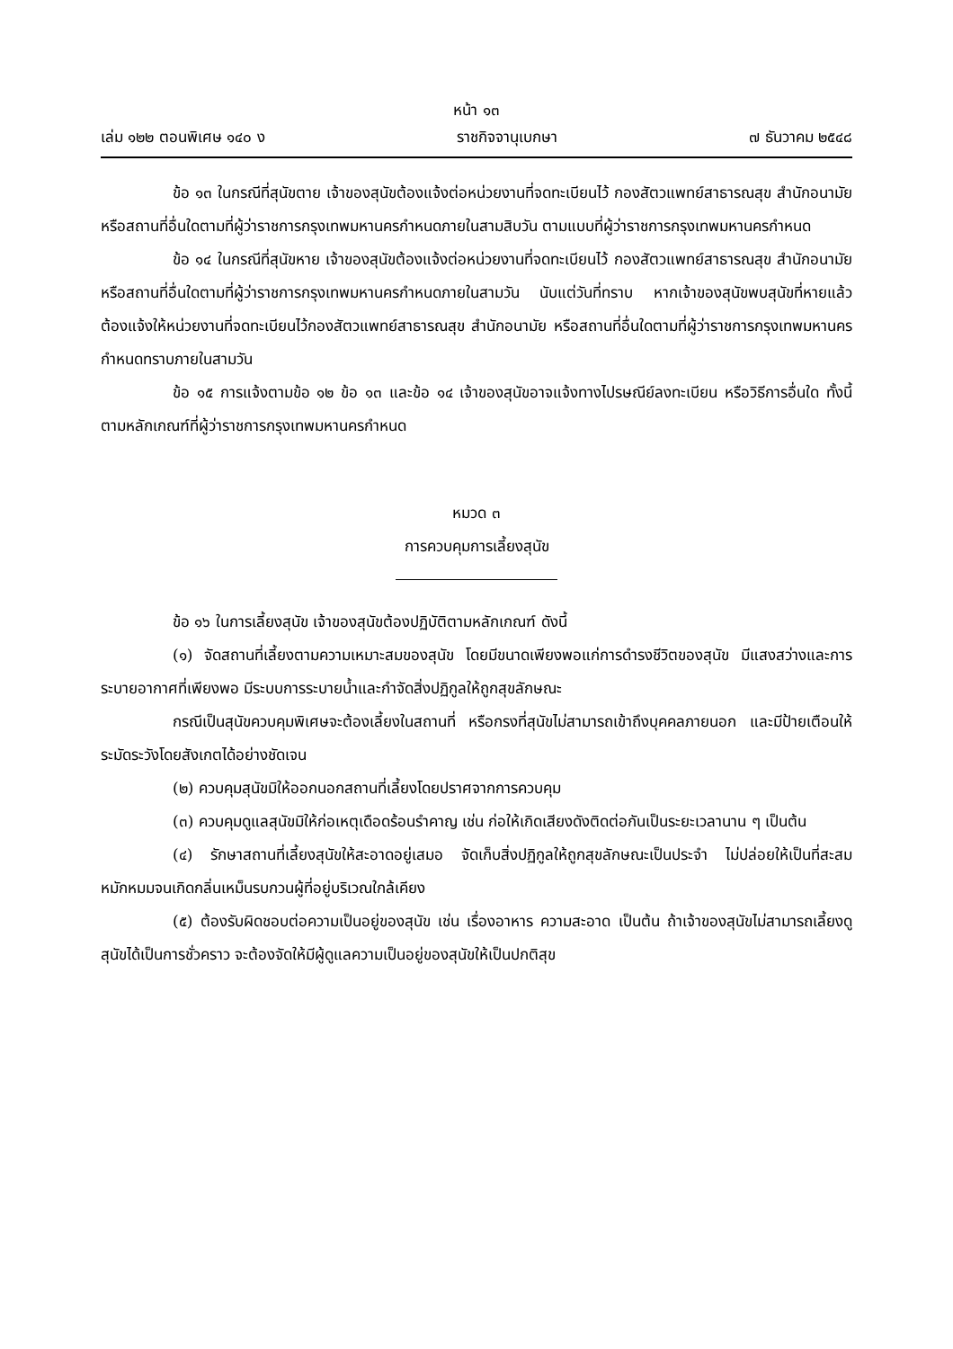หน้า ๑๓
เล่ม ๑๒๒ ตอนพิเศษ ๑๔๐ ง ราชกิจจานุเบกษา ๗ ธันวาคม ๒๕๔๘
ข้อ ๑๓ ในกรณีที่สุนัขตาย เจ้าของสุนัขต้องแจ้งต่อหน่วยงานที่จดทะเบียนไว้ กองสัตวแพทย์สาธารณสุข สำนักอนามัย หรือสถานที่อื่นใดตามที่ผู้ว่าราชการกรุงเทพมหานครกำหนดภายในสามสิบวัน ตามแบบที่ผู้ว่าราชการกรุงเทพมหานครกำหนด
ข้อ ๑๔ ในกรณีที่สุนัขหาย เจ้าของสุนัขต้องแจ้งต่อหน่วยงานที่จดทะเบียนไว้ กองสัตวแพทย์สาธารณสุข สำนักอนามัย หรือสถานที่อื่นใดตามที่ผู้ว่าราชการกรุงเทพมหานครกำหนดภายในสามวัน นับแต่วันที่ทราบ หากเจ้าของสุนัขพบสุนัขที่หายแล้ว ต้องแจ้งให้หน่วยงานที่จดทะเบียนไว้กองสัตวแพทย์สาธารณสุข สำนักอนามัย หรือสถานที่อื่นใดตามที่ผู้ว่าราชการกรุงเทพมหานครกำหนดทราบภายในสามวัน
ข้อ ๑๕ การแจ้งตามข้อ ๑๒ ข้อ ๑๓ และข้อ ๑๔ เจ้าของสุนัขอาจแจ้งทางไปรษณีย์ลงทะเบียน หรือวิธีการอื่นใด ทั้งนี้ ตามหลักเกณฑ์ที่ผู้ว่าราชการกรุงเทพมหานครกำหนด
หมวด ๓
การควบคุมการเลี้ยงสุนัข
ข้อ ๑๖ ในการเลี้ยงสุนัข เจ้าของสุนัขต้องปฏิบัติตามหลักเกณฑ์ ดังนี้
(๑) จัดสถานที่เลี้ยงตามความเหมาะสมของสุนัข โดยมีขนาดเพียงพอแก่การดำรงชีวิตของสุนัข มีแสงสว่างและการระบายอากาศที่เพียงพอ มีระบบการระบายน้ำและกำจัดสิ่งปฏิกูลให้ถูกสุขลักษณะ
กรณีเป็นสุนัขควบคุมพิเศษจะต้องเลี้ยงในสถานที่ หรือกรงที่สุนัขไม่สามารถเข้าถึงบุคคลภายนอก และมีป้ายเตือนให้ระมัดระวังโดยสังเกตได้อย่างชัดเจน
(๒) ควบคุมสุนัขมิให้ออกนอกสถานที่เลี้ยงโดยปราศจากการควบคุม
(๓) ควบคุมดูแลสุนัขมิให้ก่อเหตุเดือดร้อนรำคาญ เช่น ก่อให้เกิดเสียงดังติดต่อกันเป็นระยะเวลานาน ๆ เป็นต้น
(๔) รักษาสถานที่เลี้ยงสุนัขให้สะอาดอยู่เสมอ จัดเก็บสิ่งปฏิกูลให้ถูกสุขลักษณะเป็นประจำ ไม่ปล่อยให้เป็นที่สะสมหมักหมมจนเกิดกลิ่นเหม็นรบกวนผู้ที่อยู่บริเวณใกล้เคียง
(๕) ต้องรับผิดชอบต่อความเป็นอยู่ของสุนัข เช่น เรื่องอาหาร ความสะอาด เป็นต้น ถ้าเจ้าของสุนัขไม่สามารถเลี้ยงดูสุนัขได้เป็นการชั่วคราว จะต้องจัดให้มีผู้ดูแลความเป็นอยู่ของสุนัขให้เป็นปกติสุข